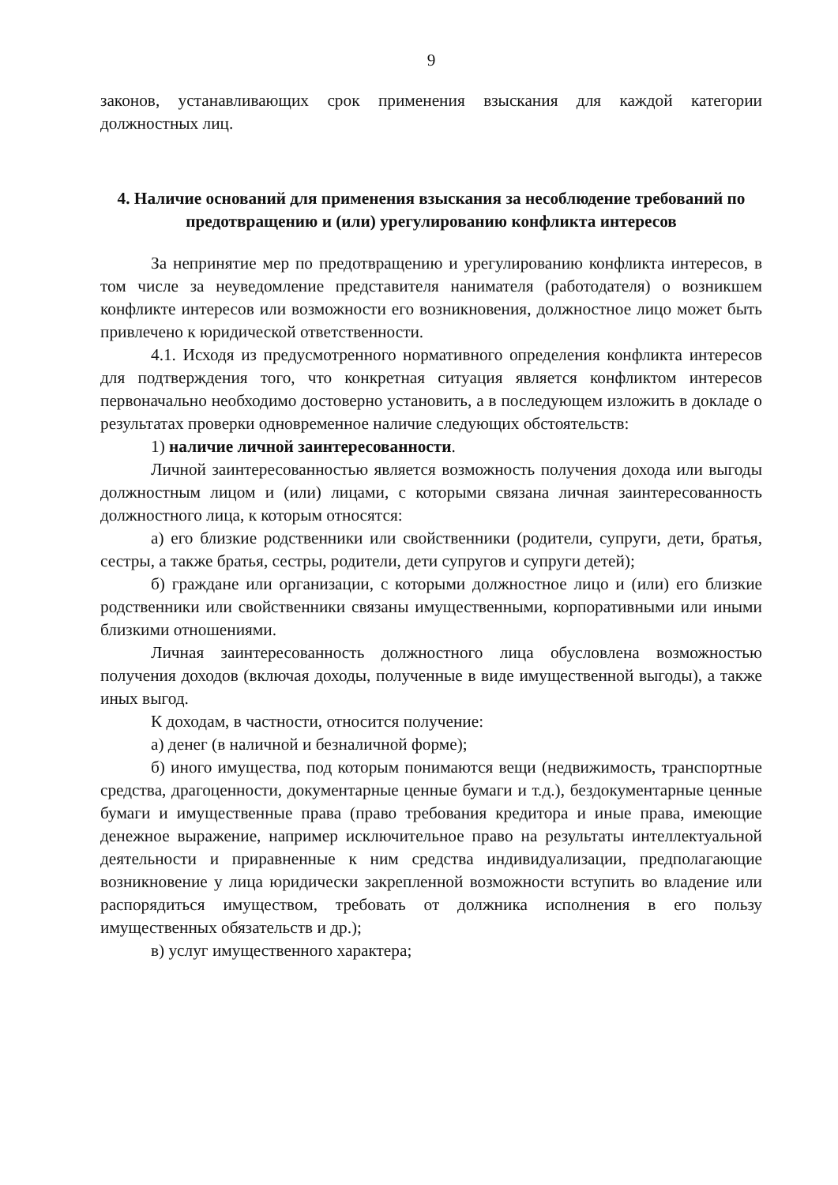9
законов, устанавливающих срок применения взыскания для каждой категории должностных лиц.
4. Наличие оснований для применения взыскания за несоблюдение требований по предотвращению и (или) урегулированию конфликта интересов
За непринятие мер по предотвращению и урегулированию конфликта интересов, в том числе за неуведомление представителя нанимателя (работодателя) о возникшем конфликте интересов или возможности его возникновения, должностное лицо может быть привлечено к юридической ответственности.
4.1. Исходя из предусмотренного нормативного определения конфликта интересов для подтверждения того, что конкретная ситуация является конфликтом интересов первоначально необходимо достоверно установить, а в последующем изложить в докладе о результатах проверки одновременное наличие следующих обстоятельств:
1) наличие личной заинтересованности.
Личной заинтересованностью является возможность получения дохода или выгоды должностным лицом и (или) лицами, с которыми связана личная заинтересованность должностного лица, к которым относятся:
а) его близкие родственники или свойственники (родители, супруги, дети, братья, сестры, а также братья, сестры, родители, дети супругов и супруги детей);
б) граждане или организации, с которыми должностное лицо и (или) его близкие родственники или свойственники связаны имущественными, корпоративными или иными близкими отношениями.
Личная заинтересованность должностного лица обусловлена возможностью получения доходов (включая доходы, полученные в виде имущественной выгоды), а также иных выгод.
К доходам, в частности, относится получение:
а) денег (в наличной и безналичной форме);
б) иного имущества, под которым понимаются вещи (недвижимость, транспортные средства, драгоценности, документарные ценные бумаги и т.д.), бездокументарные ценные бумаги и имущественные права (право требования кредитора и иные права, имеющие денежное выражение, например исключительное право на результаты интеллектуальной деятельности и приравненные к ним средства индивидуализации, предполагающие возникновение у лица юридически закрепленной возможности вступить во владение или распорядиться имуществом, требовать от должника исполнения в его пользу имущественных обязательств и др.);
в) услуг имущественного характера;